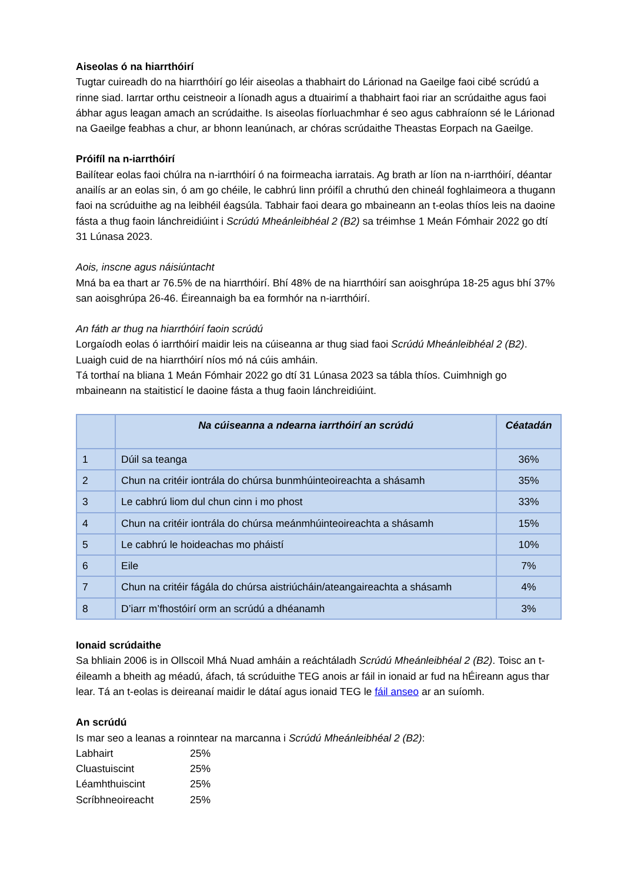Aiseolas ó na hiarrthóirí
Tugtar cuireadh do na hiarrthóirí go léir aiseolas a thabhairt do Lárionad na Gaeilge faoi cibé scrúdú a rinne siad. Iarrtar orthu ceistneoir a líonadh agus a dtuairimí a thabhairt faoi riar an scrúdaithe agus faoi ábhar agus leagan amach an scrúdaithe. Is aiseolas fíorluachmhar é seo agus cabhraíonn sé le Lárionad na Gaeilge feabhas a chur, ar bhonn leanúnach, ar chóras scrúdaithe Theastas Eorpach na Gaeilge.
Próifíl na n-iarrthóirí
Bailítear eolas faoi chúlra na n-iarrthóirí ó na foirmeacha iarratais. Ag brath ar líon na n-iarrthóirí, déantar anailís ar an eolas sin, ó am go chéile, le cabhrú linn próifíl a chruthú den chineál foghlaimeora a thugann faoi na scrúduithe ag na leibhéil éagsúla. Tabhair faoi deara go mbaineann an t-eolas thíos leis na daoine fásta a thug faoin lánchreidiúint i Scrúdú Mheánleibhéal 2 (B2) sa tréimhse 1 Meán Fómhair 2022 go dtí 31 Lúnasa 2023.
Aois, inscne agus náisiúntacht
Mná ba ea thart ar 76.5% de na hiarrthóirí. Bhí 48% de na hiarrthóirí san aoisghrúpa 18-25 agus bhí 37% san aoisghrúpa 26-46. Éireannaigh ba ea formhór na n-iarrthóirí.
An fáth ar thug na hiarrthóirí faoin scrúdú
Lorgaíodh eolas ó iarrthóirí maidir leis na cúiseanna ar thug siad faoi Scrúdú Mheánleibhéal 2 (B2). Luaigh cuid de na hiarrthóirí níos mó ná cúis amháin.
Tá torthaí na bliana 1 Meán Fómhair 2022 go dtí 31 Lúnasa 2023 sa tábla thíos. Cuimhnigh go mbaineann na staitisticí le daoine fásta a thug faoin lánchreidiúint.
| | Na cúiseanna a ndearna iarrthóirí an scrúdú | Céatadán |
| --- | --- | --- |
| 1 | Dúil sa teanga | 36% |
| 2 | Chun na critéir iontrála do chúrsa bunmhúinteoireachta a shásamh | 35% |
| 3 | Le cabhrú liom dul chun cinn i mo phost | 33% |
| 4 | Chun na critéir iontrála do chúrsa meánmhúinteoireachta a shásamh | 15% |
| 5 | Le cabhrú le hoideachas mo pháistí | 10% |
| 6 | Eile | 7% |
| 7 | Chun na critéir fágála do chúrsa aistriúcháin/ateangaireachta a shásamh | 4% |
| 8 | D’iarr m’fhostóirí orm an scrúdú a dhéanamh | 3% |
Ionaid scrúdaithe
Sa bhliain 2006 is in Ollscoil Mhá Nuad amháin a reáchtáladh Scrúdú Mheánleibhéal 2 (B2). Toisc an t-éileamh a bheith ag méadú, áfach, tá scrúduithe TEG anois ar fáil in ionaid ar fud na hÉireann agus thar lear. Tá an t-eolas is deireanaí maidir le dátaí agus ionaid TEG le fáil anseo ar an suíomh.
An scrúdú
Is mar seo a leanas a roinntear na marcanna i Scrúdú Mheánleibhéal 2 (B2):
Labhairt 25%
Cluastuiscint 25%
Léamhthuiscint 25%
Scríbhneoireacht 25%